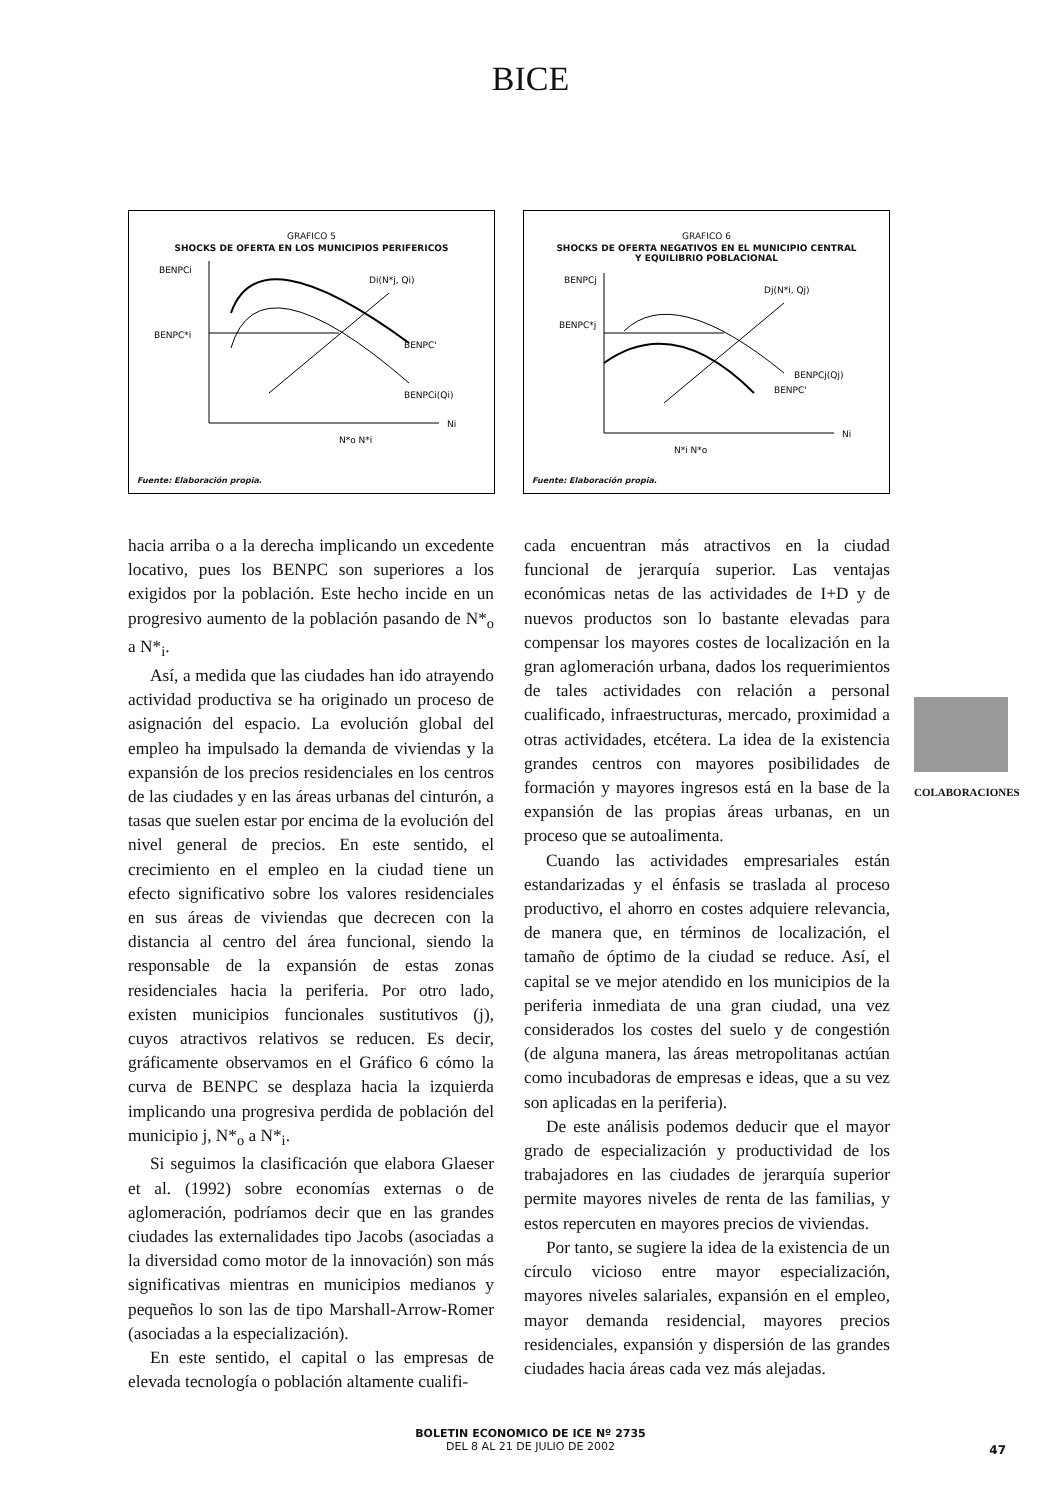BICE
GRAFICO 5
SHOCKS DE OFERTA EN LOS MUNICIPIOS PERIFERICOS
BENPCi
BENPC*i
Di(N*j, Qi)
BENPC'
BENPCi(Qi)
Ni
N*o N*i
Fuente: Elaboración propia.
GRAFICO 6
SHOCKS DE OFERTA NEGATIVOS EN EL MUNICIPIO CENTRAL
Y EQUILIBRIO POBLACIONAL
BENPCj
BENPC*j
Dj(N*i, Qj)
BENPCj(Qj)
BENPC'
Ni
N*i N*o
Fuente: Elaboración propia.
hacia arriba o a la derecha implicando un excedente locativo, pues los BENPC son superiores a los exigidos por la población. Este hecho incide en un progresivo aumento de la población pasando de N*<sub>o</sub> a N*<sub>i</sub>.
Así, a medida que las ciudades han ido atrayendo actividad productiva se ha originado un proceso de asignación del espacio. La evolución global del empleo ha impulsado la demanda de viviendas y la expansión de los precios residenciales en los centros de las ciudades y en las áreas urbanas del cinturón, a tasas que suelen estar por encima de la evolución del nivel general de precios. En este sentido, el crecimiento en el empleo en la ciudad tiene un efecto significativo sobre los valores residenciales en sus áreas de viviendas que decrecen con la distancia al centro del área funcional, siendo la responsable de la expansión de estas zonas residenciales hacia la periferia. Por otro lado, existen municipios funcionales sustitutivos (j), cuyos atractivos relativos se reducen. Es decir, gráficamente observamos en el Gráfico 6 cómo la curva de BENPC se desplaza hacia la izquierda implicando una progresiva perdida de población del municipio j, N*<sub>o</sub> a N*<sub>i</sub>.
Si seguimos la clasificación que elabora Glaeser et al. (1992) sobre economías externas o de aglomeración, podríamos decir que en las grandes ciudades las externalidades tipo Jacobs (asociadas a la diversidad como motor de la innovación) son más significativas mientras en municipios medianos y pequeños lo son las de tipo Marshall-Arrow-Romer (asociadas a la especialización).
En este sentido, el capital o las empresas de elevada tecnología o población altamente cualifi-
cada encuentran más atractivos en la ciudad funcional de jerarquía superior. Las ventajas económicas netas de las actividades de I+D y de nuevos productos son lo bastante elevadas para compensar los mayores costes de localización en la gran aglomeración urbana, dados los requerimientos de tales actividades con relación a personal cualificado, infraestructuras, mercado, proximidad a otras actividades, etcétera. La idea de la existencia grandes centros con mayores posibilidades de formación y mayores ingresos está en la base de la expansión de las propias áreas urbanas, en un proceso que se autoalimenta.
Cuando las actividades empresariales están estandarizadas y el énfasis se traslada al proceso productivo, el ahorro en costes adquiere relevancia, de manera que, en términos de localización, el tamaño de óptimo de la ciudad se reduce. Así, el capital se ve mejor atendido en los municipios de la periferia inmediata de una gran ciudad, una vez considerados los costes del suelo y de congestión (de alguna manera, las áreas metropolitanas actúan como incubadoras de empresas e ideas, que a su vez son aplicadas en la periferia).
De este análisis podemos deducir que el mayor grado de especialización y productividad de los trabajadores en las ciudades de jerarquía superior permite mayores niveles de renta de las familias, y estos repercuten en mayores precios de viviendas.
Por tanto, se sugiere la idea de la existencia de un círculo vicioso entre mayor especialización, mayores niveles salariales, expansión en el empleo, mayor demanda residencial, mayores precios residenciales, expansión y dispersión de las grandes ciudades hacia áreas cada vez más alejadas.
COLABORACIONES
BOLETIN ECONOMICO DE ICE Nº 2735
DEL 8 AL 21 DE JULIO DE 2002
47